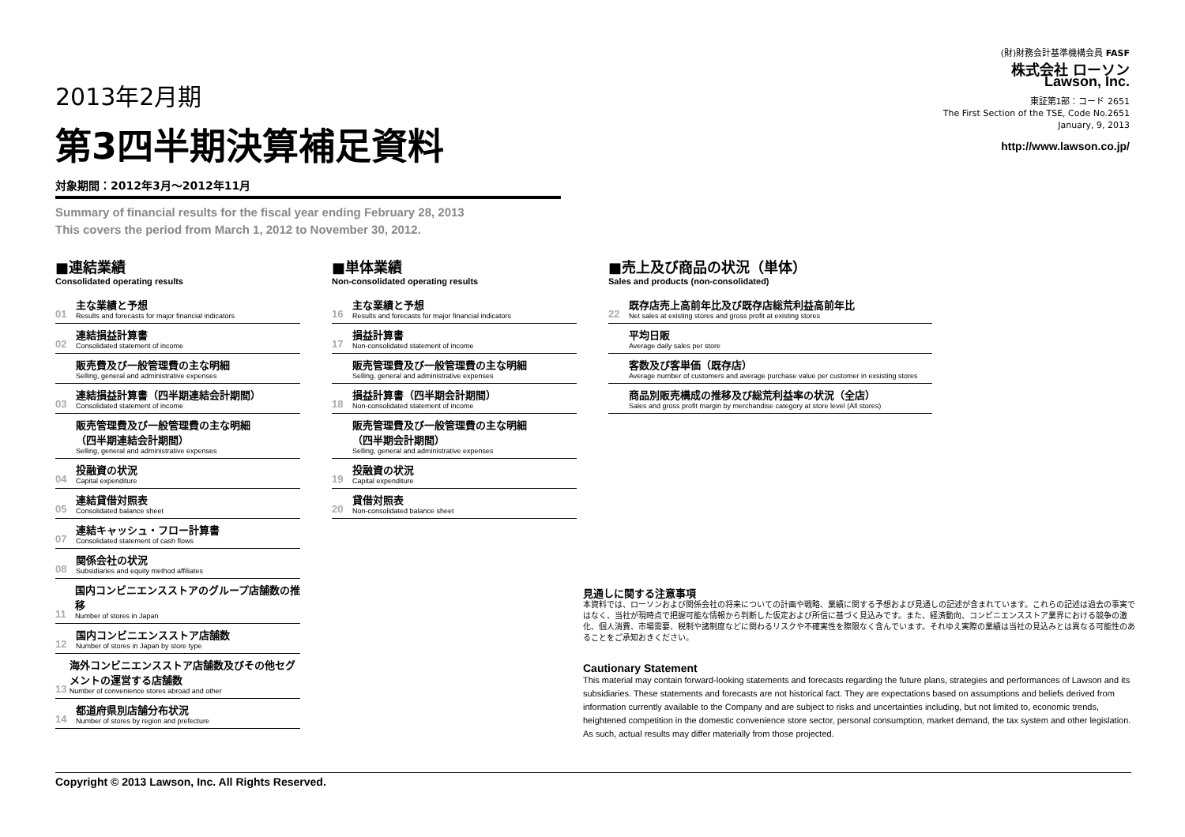2013年2月期
第3四半期決算補足資料
対象期間：2012年3月～2012年11月
(財)財務会計基準機構会員 FASF
株式会社 ローソン
Lawson, Inc.
東証第1部：コード 2651
The First Section of the TSE, Code No.2651
January, 9, 2013
http://www.lawson.co.jp/
Summary of financial results for the fiscal year ending February 28, 2013
This covers the period from March 1, 2012 to November 30, 2012.
■連結業績
Consolidated operating results
01 主な業績と予想
Results and forecasts for major financial indicators
02 連結損益計算書
Consolidated statement of income
販売費及び一般管理費の主な明細
Selling, general and administrative expenses
03 連結損益計算書（四半期連結会計期間）
Consolidated statement of income
販売管理費及び一般管理費の主な明細
（四半期連結会計期間）
Selling, general and administrative expenses
04 投融資の状況
Capital expenditure
05 連結貸借対照表
Consolidated balance sheet
07 連結キャッシュ・フロー計算書
Consolidated statement of cash flows
08 関係会社の状況
Subsidiaries and equity method affiliates
11 国内コンビニエンスストアのグループ店舗数の推移
Number of stores in Japan
12 国内コンビニエンスストア店舗数
Number of stores in Japan by store type
13 海外コンビニエンスストア店舗数及びその他セグメントの運営する店舗数
Number of convenience stores abroad and other
14 都道府県別店舗分布状況
Number of stores by region and prefecture
■単体業績
Non-consolidated operating results
16 主な業績と予想
Results and forecasts for major financial indicators
17 損益計算書
Non-consolidated statement of income
販売管理費及び一般管理費の主な明細
Selling, general and administrative expenses
18 損益計算書（四半期会計期間）
Non-consolidated statement of income
販売管理費及び一般管理費の主な明細
（四半期会計期間）
Selling, general and administrative expenses
19 投融資の状況
Capital expenditure
20 貸借対照表
Non-consolidated balance sheet
■売上及び商品の状況（単体）
Sales and products (non-consolidated)
22 既存店売上高前年比及び既存店総荒利益高前年比
Net sales at existing stores and gross profit at existing stores
平均日販
Average daily sales per store
客数及び客単価（既存店）
Average number of customers and average purchase value per customer in exsisting stores
商品別販売構成の推移及び総荒利益率の状況（全店）
Sales and gross profit margin by merchandise category at store level (All stores)
見通しに関する注意事項
本資料では、ローソンおよび関係会社の将来についての計画や戦略、業績に関する予想および見通しの記述が含まれています。これらの記述は過去の事実ではなく、当社が現時点で把握可能な情報から判断した仮定および所信に基づく見込みです。また、経済動向、コンビニエンスストア業界における競争の激化、個人消費、市場需要、税制や諸制度などに関わるリスクや不確実性を際限なく含んでいます。それゆえ実際の業績は当社の見込みとは異なる可能性のあることをご承知おきください。
Cautionary Statement
This material may contain forward-looking statements and forecasts regarding the future plans, strategies and performances of Lawson and its subsidiaries. These statements and forecasts are not historical fact. They are expectations based on assumptions and beliefs derived from information currently available to the Company and are subject to risks and uncertainties including, but not limited to, economic trends, heightened competition in the domestic convenience store sector, personal consumption, market demand, the tax system and other legislation. As such, actual results may differ materially from those projected.
Copyright © 2013 Lawson, Inc. All Rights Reserved.